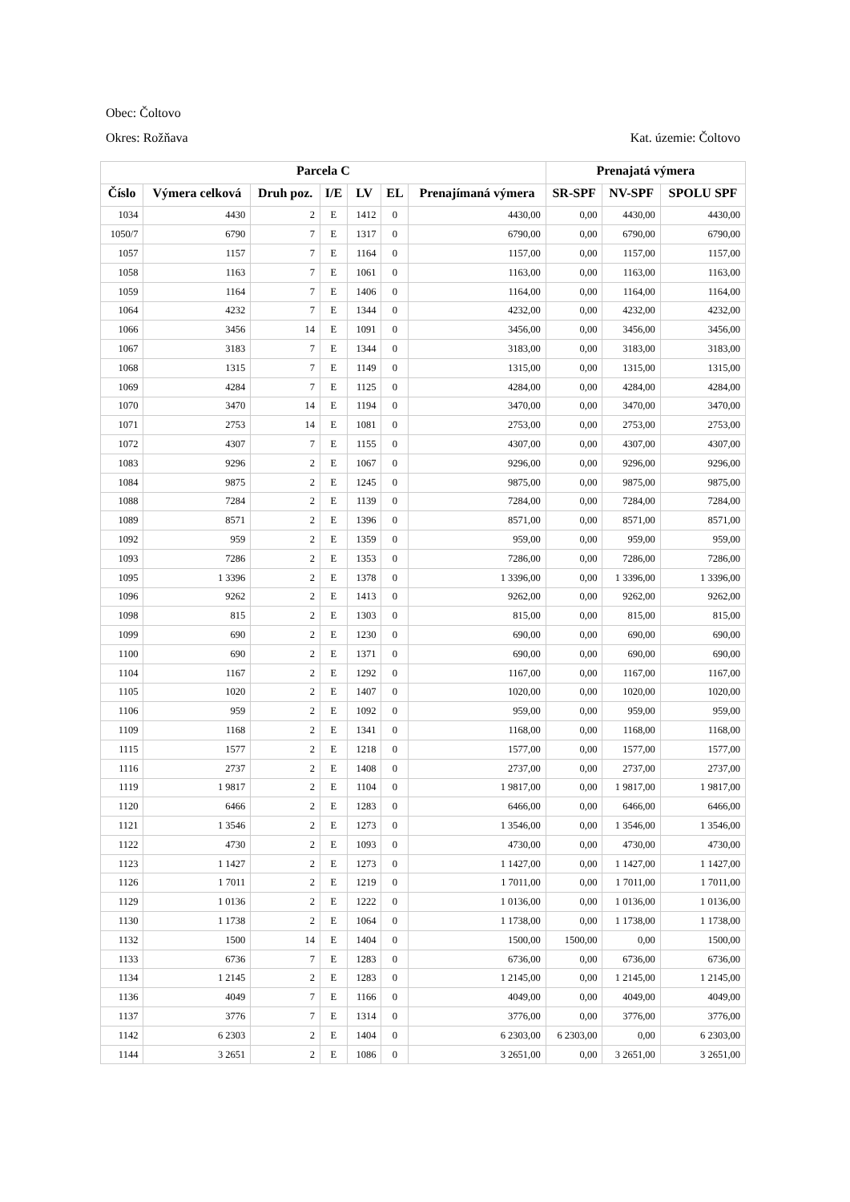Obec: Čoltovo
Okres: Rožňava Kat. územie: Čoltovo
| Parcela C | | | | | | | Prenajatá výmera | | |
| --- | --- | --- | --- | --- | --- | --- | --- | --- | --- |
| Číslo | Výmera celková | Druh poz. | I/E | LV | EL | Prenajímaná výmera | SR-SPF | NV-SPF | SPOLU SPF |
| 1034 | 4430 | 2 | E | 1412 | 0 | 4430,00 | 0,00 | 4430,00 | 4430,00 |
| 1050/7 | 6790 | 7 | E | 1317 | 0 | 6790,00 | 0,00 | 6790,00 | 6790,00 |
| 1057 | 1157 | 7 | E | 1164 | 0 | 1157,00 | 0,00 | 1157,00 | 1157,00 |
| 1058 | 1163 | 7 | E | 1061 | 0 | 1163,00 | 0,00 | 1163,00 | 1163,00 |
| 1059 | 1164 | 7 | E | 1406 | 0 | 1164,00 | 0,00 | 1164,00 | 1164,00 |
| 1064 | 4232 | 7 | E | 1344 | 0 | 4232,00 | 0,00 | 4232,00 | 4232,00 |
| 1066 | 3456 | 14 | E | 1091 | 0 | 3456,00 | 0,00 | 3456,00 | 3456,00 |
| 1067 | 3183 | 7 | E | 1344 | 0 | 3183,00 | 0,00 | 3183,00 | 3183,00 |
| 1068 | 1315 | 7 | E | 1149 | 0 | 1315,00 | 0,00 | 1315,00 | 1315,00 |
| 1069 | 4284 | 7 | E | 1125 | 0 | 4284,00 | 0,00 | 4284,00 | 4284,00 |
| 1070 | 3470 | 14 | E | 1194 | 0 | 3470,00 | 0,00 | 3470,00 | 3470,00 |
| 1071 | 2753 | 14 | E | 1081 | 0 | 2753,00 | 0,00 | 2753,00 | 2753,00 |
| 1072 | 4307 | 7 | E | 1155 | 0 | 4307,00 | 0,00 | 4307,00 | 4307,00 |
| 1083 | 9296 | 2 | E | 1067 | 0 | 9296,00 | 0,00 | 9296,00 | 9296,00 |
| 1084 | 9875 | 2 | E | 1245 | 0 | 9875,00 | 0,00 | 9875,00 | 9875,00 |
| 1088 | 7284 | 2 | E | 1139 | 0 | 7284,00 | 0,00 | 7284,00 | 7284,00 |
| 1089 | 8571 | 2 | E | 1396 | 0 | 8571,00 | 0,00 | 8571,00 | 8571,00 |
| 1092 | 959 | 2 | E | 1359 | 0 | 959,00 | 0,00 | 959,00 | 959,00 |
| 1093 | 7286 | 2 | E | 1353 | 0 | 7286,00 | 0,00 | 7286,00 | 7286,00 |
| 1095 | 1 3396 | 2 | E | 1378 | 0 | 1 3396,00 | 0,00 | 1 3396,00 | 1 3396,00 |
| 1096 | 9262 | 2 | E | 1413 | 0 | 9262,00 | 0,00 | 9262,00 | 9262,00 |
| 1098 | 815 | 2 | E | 1303 | 0 | 815,00 | 0,00 | 815,00 | 815,00 |
| 1099 | 690 | 2 | E | 1230 | 0 | 690,00 | 0,00 | 690,00 | 690,00 |
| 1100 | 690 | 2 | E | 1371 | 0 | 690,00 | 0,00 | 690,00 | 690,00 |
| 1104 | 1167 | 2 | E | 1292 | 0 | 1167,00 | 0,00 | 1167,00 | 1167,00 |
| 1105 | 1020 | 2 | E | 1407 | 0 | 1020,00 | 0,00 | 1020,00 | 1020,00 |
| 1106 | 959 | 2 | E | 1092 | 0 | 959,00 | 0,00 | 959,00 | 959,00 |
| 1109 | 1168 | 2 | E | 1341 | 0 | 1168,00 | 0,00 | 1168,00 | 1168,00 |
| 1115 | 1577 | 2 | E | 1218 | 0 | 1577,00 | 0,00 | 1577,00 | 1577,00 |
| 1116 | 2737 | 2 | E | 1408 | 0 | 2737,00 | 0,00 | 2737,00 | 2737,00 |
| 1119 | 1 9817 | 2 | E | 1104 | 0 | 1 9817,00 | 0,00 | 1 9817,00 | 1 9817,00 |
| 1120 | 6466 | 2 | E | 1283 | 0 | 6466,00 | 0,00 | 6466,00 | 6466,00 |
| 1121 | 1 3546 | 2 | E | 1273 | 0 | 1 3546,00 | 0,00 | 1 3546,00 | 1 3546,00 |
| 1122 | 4730 | 2 | E | 1093 | 0 | 4730,00 | 0,00 | 4730,00 | 4730,00 |
| 1123 | 1 1427 | 2 | E | 1273 | 0 | 1 1427,00 | 0,00 | 1 1427,00 | 1 1427,00 |
| 1126 | 1 7011 | 2 | E | 1219 | 0 | 1 7011,00 | 0,00 | 1 7011,00 | 1 7011,00 |
| 1129 | 1 0136 | 2 | E | 1222 | 0 | 1 0136,00 | 0,00 | 1 0136,00 | 1 0136,00 |
| 1130 | 1 1738 | 2 | E | 1064 | 0 | 1 1738,00 | 0,00 | 1 1738,00 | 1 1738,00 |
| 1132 | 1500 | 14 | E | 1404 | 0 | 1500,00 | 1500,00 | 0,00 | 1500,00 |
| 1133 | 6736 | 7 | E | 1283 | 0 | 6736,00 | 0,00 | 6736,00 | 6736,00 |
| 1134 | 1 2145 | 2 | E | 1283 | 0 | 1 2145,00 | 0,00 | 1 2145,00 | 1 2145,00 |
| 1136 | 4049 | 7 | E | 1166 | 0 | 4049,00 | 0,00 | 4049,00 | 4049,00 |
| 1137 | 3776 | 7 | E | 1314 | 0 | 3776,00 | 0,00 | 3776,00 | 3776,00 |
| 1142 | 6 2303 | 2 | E | 1404 | 0 | 6 2303,00 | 6 2303,00 | 0,00 | 6 2303,00 |
| 1144 | 3 2651 | 2 | E | 1086 | 0 | 3 2651,00 | 0,00 | 3 2651,00 | 3 2651,00 |